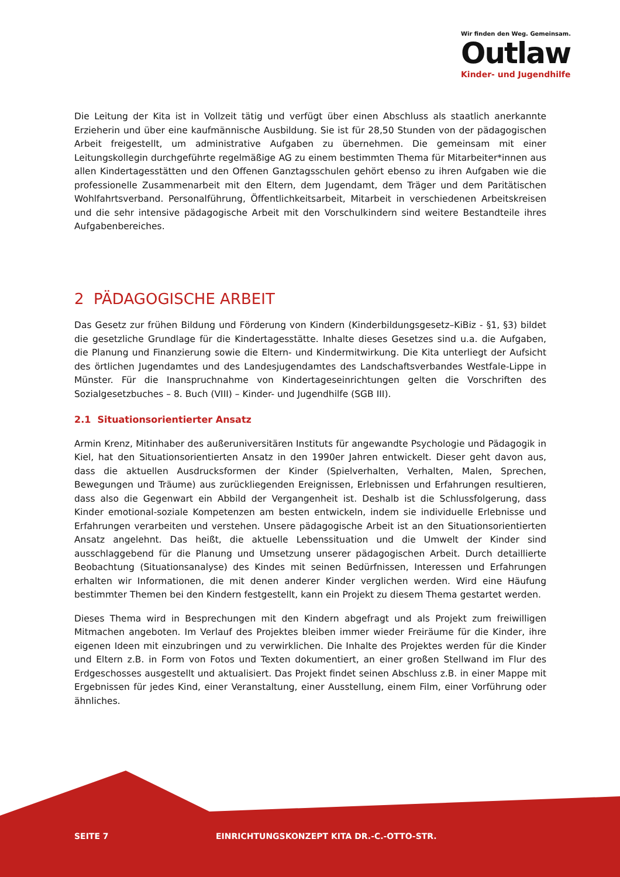Wir finden den Weg. Gemeinsam.
Outlaw
Kinder- und Jugendhilfe
Die Leitung der Kita ist in Vollzeit tätig und verfügt über einen Abschluss als staatlich anerkannte Erzieherin und über eine kaufmännische Ausbildung. Sie ist für 28,50 Stunden von der pädagogischen Arbeit freigestellt, um administrative Aufgaben zu übernehmen. Die gemeinsam mit einer Leitungskollegin durchgeführte regelmäßige AG zu einem bestimmten Thema für Mitarbeiter*innen aus allen Kindertagesstätten und den Offenen Ganztagsschulen gehört ebenso zu ihren Aufgaben wie die professionelle Zusammenarbeit mit den Eltern, dem Jugendamt, dem Träger und dem Paritätischen Wohlfahrtsverband. Personalführung, Öffentlichkeitsarbeit, Mitarbeit in verschiedenen Arbeitskreisen und die sehr intensive pädagogische Arbeit mit den Vorschulkindern sind weitere Bestandteile ihres Aufgabenbereiches.
2 PÄDAGOGISCHE ARBEIT
Das Gesetz zur frühen Bildung und Förderung von Kindern (Kinderbildungsgesetz–KiBiz - §1, §3) bildet die gesetzliche Grundlage für die Kindertagesstätte. Inhalte dieses Gesetzes sind u.a. die Aufgaben, die Planung und Finanzierung sowie die Eltern- und Kindermitwirkung. Die Kita unterliegt der Aufsicht des örtlichen Jugendamtes und des Landesjugendamtes des Landschaftsverbandes Westfale-Lippe in Münster. Für die Inanspruchnahme von Kindertageseinrichtungen gelten die Vorschriften des Sozialgesetzbuches – 8. Buch (VIII) – Kinder- und Jugendhilfe (SGB III).
2.1 Situationsorientierter Ansatz
Armin Krenz, Mitinhaber des außeruniversitären Instituts für angewandte Psychologie und Pädagogik in Kiel, hat den Situationsorientierten Ansatz in den 1990er Jahren entwickelt. Dieser geht davon aus, dass die aktuellen Ausdrucksformen der Kinder (Spielverhalten, Verhalten, Malen, Sprechen, Bewegungen und Träume) aus zurückliegenden Ereignissen, Erlebnissen und Erfahrungen resultieren, dass also die Gegenwart ein Abbild der Vergangenheit ist. Deshalb ist die Schlussfolgerung, dass Kinder emotional-soziale Kompetenzen am besten entwickeln, indem sie individuelle Erlebnisse und Erfahrungen verarbeiten und verstehen. Unsere pädagogische Arbeit ist an den Situationsorientierten Ansatz angelehnt. Das heißt, die aktuelle Lebenssituation und die Umwelt der Kinder sind ausschlaggebend für die Planung und Umsetzung unserer pädagogischen Arbeit. Durch detaillierte Beobachtung (Situationsanalyse) des Kindes mit seinen Bedürfnissen, Interessen und Erfahrungen erhalten wir Informationen, die mit denen anderer Kinder verglichen werden. Wird eine Häufung bestimmter Themen bei den Kindern festgestellt, kann ein Projekt zu diesem Thema gestartet werden.
Dieses Thema wird in Besprechungen mit den Kindern abgefragt und als Projekt zum freiwilligen Mitmachen angeboten. Im Verlauf des Projektes bleiben immer wieder Freiräume für die Kinder, ihre eigenen Ideen mit einzubringen und zu verwirklichen. Die Inhalte des Projektes werden für die Kinder und Eltern z.B. in Form von Fotos und Texten dokumentiert, an einer großen Stellwand im Flur des Erdgeschosses ausgestellt und aktualisiert. Das Projekt findet seinen Abschluss z.B. in einer Mappe mit Ergebnissen für jedes Kind, einer Veranstaltung, einer Ausstellung, einem Film, einer Vorführung oder ähnliches.
SEITE 7 EINRICHTUNGSKONZEPT KITA DR.-C.-OTTO-STR.